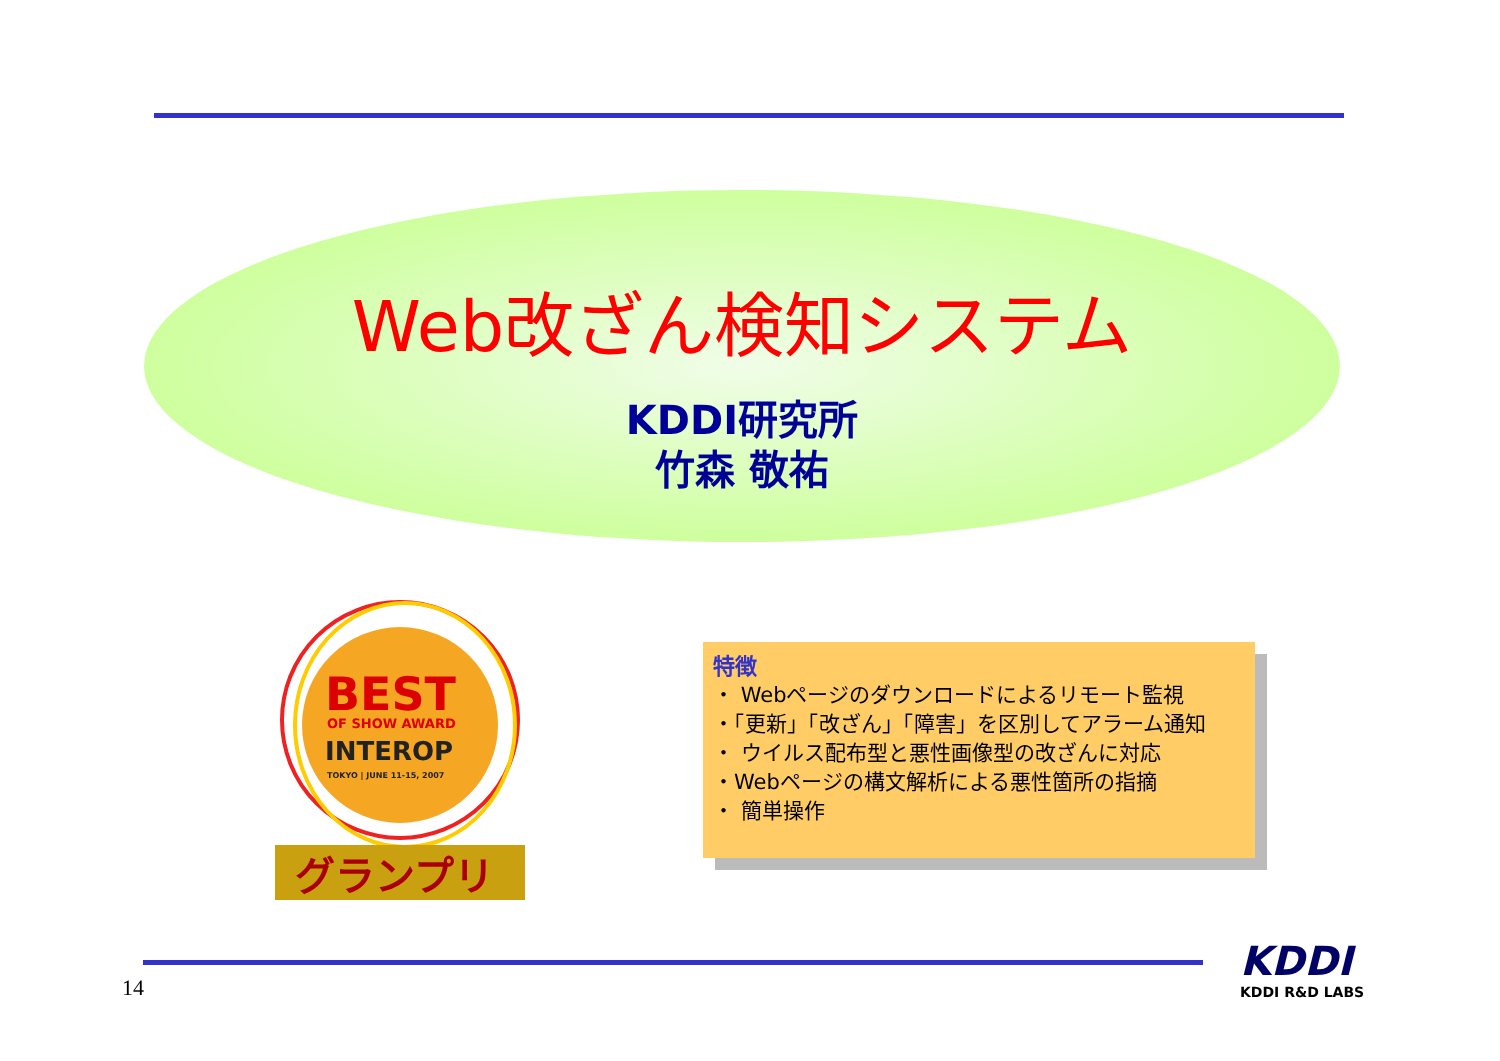Web改ざん検知システム
KDDI研究所
竹森 敬祐
BEST
OF SHOW AWARD
INTEROP
TOKYO | JUNE 11-15, 2007
グランプリ
特徴
・ Webページのダウンロードによるリモート監視
・「更新」「改ざん」「障害」を区別してアラーム通知
・ ウイルス配布型と悪性画像型の改ざんに対応
・Webページの構文解析による悪性箇所の指摘
・ 簡単操作
14
KDDI
KDDI R&D LABS